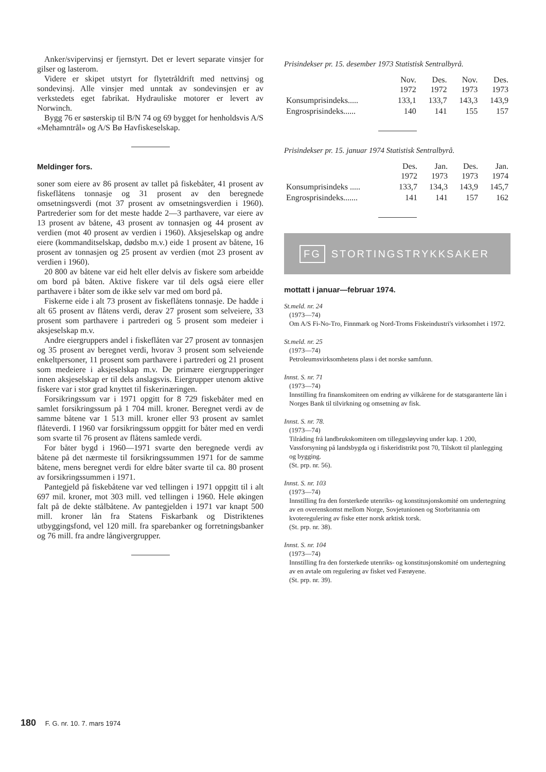Anker/svipervinsj er fjernstyrt. Det er levert separate vinsjer for gilser og lasterom.
Videre er skipet utstyrt for flytetråldrift med nettvinsj og sondevinsj. Alle vinsjer med unntak av sondevinsjen er av verkstedets eget fabrikat. Hydrauliske motorer er levert av Norwinch.
Bygg 76 er søsterskip til B/N 74 og 69 bygget for henholdsvis A/S «Mehamntrål» og A/S Bø Havfiskeselskap.
Meldinger fors.
soner som eiere av 86 prosent av tallet på fiskebåter, 41 prosent av fiskeflåtens tonnasje og 31 prosent av den beregnede omsetningsverdi (mot 37 prosent av omsetningsverdien i 1960). Partrederier som for det meste hadde 2—3 parthavere, var eiere av 13 prosent av båtene, 43 prosent av tonnasjen og 44 prosent av verdien (mot 40 prosent av verdien i 1960). Aksjeselskap og andre eiere (kommanditselskap, dødsbo m.v.) eide 1 prosent av båtene, 16 prosent av tonnasjen og 25 prosent av verdien (mot 23 prosent av verdien i 1960).
20 800 av båtene var eid helt eller delvis av fiskere som arbeidde om bord på båten. Aktive fiskere var til dels også eiere eller parthavere i båter som de ikke selv var med om bord på.
Fiskerne eide i alt 73 prosent av fiskeflåtens tonnasje. De hadde i alt 65 prosent av flåtens verdi, derav 27 prosent som selveiere, 33 prosent som parthavere i partrederi og 5 prosent som medeier i aksjeselskap m.v.
Andre eiergruppers andel i fiskeflåten var 27 prosent av tonnasjen og 35 prosent av beregnet verdi, hvorav 3 prosent som selveiende enkeltpersoner, 11 prosent som parthavere i partrederi og 21 prosent som medeiere i aksjeselskap m.v. De primære eiergrupperinger innen aksjeselskap er til dels anslagsvis. Eiergrupper utenom aktive fiskere var i stor grad knyttet til fiskerinæringen.
Forsikringssum var i 1971 opgitt for 8 729 fiskebåter med en samlet forsikringssum på 1 704 mill. kroner. Beregnet verdi av de samme båtene var 1 513 mill. kroner eller 93 prosent av samlet flåteverdi. I 1960 var forsikringssum oppgitt for båter med en verdi som svarte til 76 prosent av flåtens samlede verdi.
For båter bygd i 1960—1971 svarte den beregnede verdi av båtene på det nærmeste til forsikringssummen 1971 for de samme båtene, mens beregnet verdi for eldre båter svarte til ca. 80 prosent av forsikringssummen i 1971.
Pantegjeld på fiskebåtene var ved tellingen i 1971 oppgitt til i alt 697 mil. kroner, mot 303 mill. ved tellingen i 1960. Hele økingen falt på de dekte stålbåtene. Av pantegjelden i 1971 var knapt 500 mill. kroner lån fra Statens Fiskarbank og Distriktenes utbyggingsfond, vel 120 mill. fra sparebanker og forretningsbanker og 76 mill. fra andre långivergrupper.
Prisindekser pr. 15. desember 1973 Statistisk Sentralbyrå.
| | Nov. 1972 | Des. 1972 | Nov. 1973 | Des. 1973 |
| --- | --- | --- | --- | --- |
| Konsumprisindeks..... | 133,1 | 133,7 | 143,3 | 143,9 |
| Engrosprisindeks...... | 140 | 141 | 155 | 157 |
Prisindekser pr. 15. januar 1974 Statistisk Sentralbyrå.
| | Des. 1972 | Jan. 1973 | Des. 1973 | Jan. 1974 |
| --- | --- | --- | --- | --- |
| Konsumprisindeks ..... | 133,7 | 134,3 | 143,9 | 145,7 |
| Engrosprisindeks....... | 141 | 141 | 157 | 162 |
FG STORTINGSTRYKKSAKER
mottatt i januar—februar 1974.
St.meld. nr. 24
(1973—74)
Om A/S Fi-No-Tro, Finnmark og Nord-Troms Fiskeindustri's virksomhet i 1972.
St.meld. nr. 25
(1973—74)
Petroleumsvirksomhetens plass i det norske samfunn.
Innst. S. nr. 71
(1973—74)
Innstilling fra finanskomiteen om endring av vilkårene for de statsgaranterte lån i Norges Bank til tilvirkning og omsetning av fisk.
Innst. S. nr. 78.
(1973—74)
Tilråding frå landbrukskomiteen om tilleggsløyving under kap. 1 200, Vassforsyning på landsbygda og i fiskeridistrikt post 70, Tilskott til planlegging og bygging.
(St. prp. nr. 56).
Innst. S. nr. 103
(1973—74)
Innstilling fra den forsterkede utenriks- og konstitusjonskomité om undertegning av en overenskomst mellom Norge, Sovjetunionen og Storbritannia om kvoteregulering av fiske etter norsk arktisk torsk.
(St. prp. nr. 38).
Innst. S. nr. 104
(1973—74)
Innstilling fra den forsterkede utenriks- og konstitusjonskomité om undertegning av en avtale om regulering av fisket ved Færøyene.
(St. prp. nr. 39).
180 F. G. nr. 10. 7. mars 1974